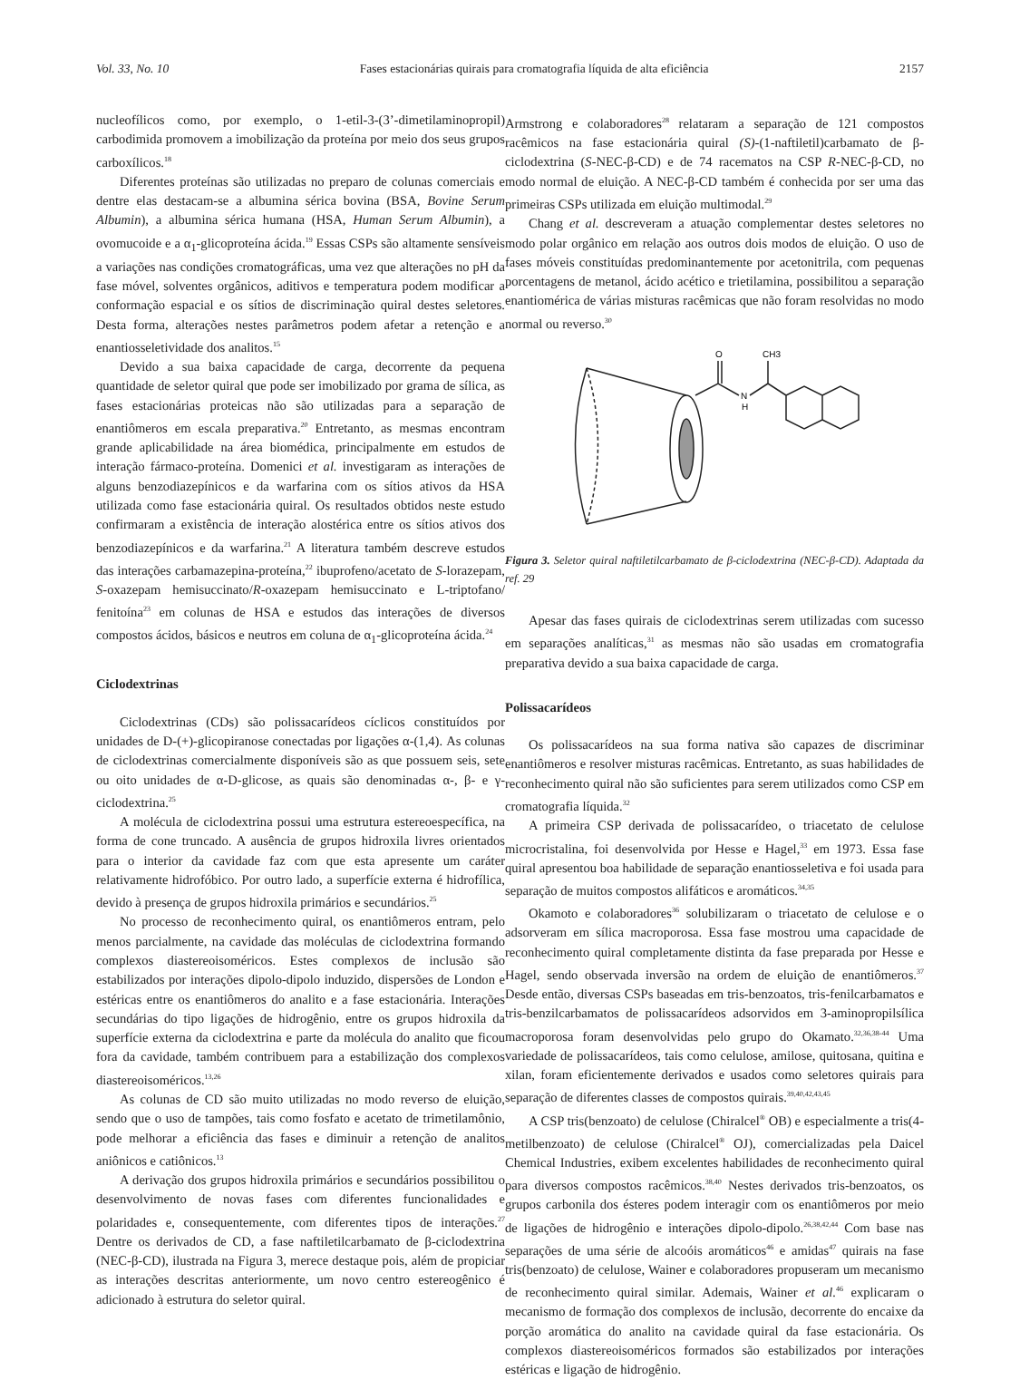Vol. 33, No. 10 Fases estacionárias quirais para cromatografia líquida de alta eficiência 2157
nucleofílicos como, por exemplo, o 1-etil-3-(3’-dimetilaminopropil) carbodimida promovem a imobilização da proteína por meio dos seus grupos carboxílicos.<sup>18</sup>
Diferentes proteínas são utilizadas no preparo de colunas comerciais e dentre elas destacam-se a albumina sérica bovina (BSA, Bovine Serum Albumin), a albumina sérica humana (HSA, Human Serum Albumin), a ovomucoide e a α<sub>1</sub>-glicoproteína ácida.<sup>19</sup> Essas CSPs são altamente sensíveis a variações nas condições cromatográficas, uma vez que alterações no pH da fase móvel, solventes orgânicos, aditivos e temperatura podem modificar a conformação espacial e os sítios de discriminação quiral destes seletores. Desta forma, alterações nestes parâmetros podem afetar a retenção e a enantiosseletividade dos analitos.<sup>15</sup>
Devido a sua baixa capacidade de carga, decorrente da pequena quantidade de seletor quiral que pode ser imobilizado por grama de sílica, as fases estacionárias proteicas não são utilizadas para a separação de enantiômeros em escala preparativa.<sup>20</sup> Entretanto, as mesmas encontram grande aplicabilidade na área biomédica, principalmente em estudos de interação fármaco-proteína. Domenici et al. investigaram as interações de alguns benzodiazepínicos e da warfarina com os sítios ativos da HSA utilizada como fase estacionária quiral. Os resultados obtidos neste estudo confirmaram a existência de interação alostérica entre os sítios ativos dos benzodiazepínicos e da warfarina.<sup>21</sup> A literatura também descreve estudos das interações carbamazepina-proteína,<sup>22</sup> ibuprofeno/acetato de S-lorazepam, S-oxazepam hemisuccinato/R-oxazepam hemisuccinato e L-triptofano/ fenitoína<sup>23</sup> em colunas de HSA e estudos das interações de diversos compostos ácidos, básicos e neutros em coluna de α<sub>1</sub>-glicoproteína ácida.<sup>24</sup>
Ciclodextrinas
Ciclodextrinas (CDs) são polissacarídeos cíclicos constituídos por unidades de D-(+)-glicopiranose conectadas por ligações α-(1,4). As colunas de ciclodextrinas comercialmente disponíveis são as que possuem seis, sete ou oito unidades de α-D-glicose, as quais são denominadas α-, β- e γ-ciclodextrina.<sup>25</sup>
A molécula de ciclodextrina possui uma estrutura estereoespecífica, na forma de cone truncado. A ausência de grupos hidroxila livres orientados para o interior da cavidade faz com que esta apresente um caráter relativamente hidrofóbico. Por outro lado, a superfície externa é hidrofílica, devido à presença de grupos hidroxila primários e secundários.<sup>25</sup>
No processo de reconhecimento quiral, os enantiômeros entram, pelo menos parcialmente, na cavidade das moléculas de ciclodextrina formando complexos diastereoisoméricos. Estes complexos de inclusão são estabilizados por interações dipolo-dipolo induzido, dispersões de London e estéricas entre os enantiômeros do analito e a fase estacionária. Interações secundárias do tipo ligações de hidrogênio, entre os grupos hidroxila da superfície externa da ciclodextrina e parte da molécula do analito que ficou fora da cavidade, também contribuem para a estabilização dos complexos diastereoisoméricos.<sup>13,26</sup>
As colunas de CD são muito utilizadas no modo reverso de eluição, sendo que o uso de tampões, tais como fosfato e acetato de trimetilamônio, pode melhorar a eficiência das fases e diminuir a retenção de analitos aniônicos e catiônicos.<sup>13</sup>
A derivação dos grupos hidroxila primários e secundários possibilitou o desenvolvimento de novas fases com diferentes funcionalidades e polaridades e, consequentemente, com diferentes tipos de interações.<sup>27</sup> Dentre os derivados de CD, a fase naftiletilcarbamato de β-ciclodextrina (NEC-β-CD), ilustrada na Figura 3, merece destaque pois, além de propiciar as interações descritas anteriormente, um novo centro estereogênico é adicionado à estrutura do seletor quiral.
Armstrong e colaboradores<sup>28</sup> relataram a separação de 121 compostos racêmicos na fase estacionária quiral (S)-(1-naftiletil)carbamato de β-ciclodextrina (S-NEC-β-CD) e de 74 racematos na CSP R-NEC-β-CD, no modo normal de eluição. A NEC-β-CD também é conhecida por ser uma das primeiras CSPs utilizada em eluição multimodal.<sup>29</sup>
Chang et al. descreveram a atuação complementar destes seletores no modo polar orgânico em relação aos outros dois modos de eluição. O uso de fases móveis constituídas predominantemente por acetonitrila, com pequenas porcentagens de metanol, ácido acético e trietilamina, possibilitou a separação enantiomérica de várias misturas racêmicas que não foram resolvidas no modo normal ou reverso.<sup>30</sup>
O
CH3
N
H
Figura 3. Seletor quiral naftiletilcarbamato de β-ciclodextrina (NEC-β-CD). Adaptada da ref. 29
Apesar das fases quirais de ciclodextrinas serem utilizadas com sucesso em separações analíticas,<sup>31</sup> as mesmas não são usadas em cromatografia preparativa devido a sua baixa capacidade de carga.
Polissacarídeos
Os polissacarídeos na sua forma nativa são capazes de discriminar enantiômeros e resolver misturas racêmicas. Entretanto, as suas habilidades de reconhecimento quiral não são suficientes para serem utilizados como CSP em cromatografia líquida.<sup>32</sup>
A primeira CSP derivada de polissacarídeo, o triacetato de celulose microcristalina, foi desenvolvida por Hesse e Hagel,<sup>33</sup> em 1973. Essa fase quiral apresentou boa habilidade de separação enantiosseletiva e foi usada para separação de muitos compostos alifáticos e aromáticos.<sup>34,35</sup>
Okamoto e colaboradores<sup>36</sup> solubilizaram o triacetato de celulose e o adsorveram em sílica macroporosa. Essa fase mostrou uma capacidade de reconhecimento quiral completamente distinta da fase preparada por Hesse e Hagel, sendo observada inversão na ordem de eluição de enantiômeros.<sup>37</sup> Desde então, diversas CSPs baseadas em tris-benzoatos, tris-fenilcarbamatos e tris-benzilcarbamatos de polissacarídeos adsorvidos em 3-aminopropilsílica macroporosa foram desenvolvidas pelo grupo do Okamato.<sup>32,36,38-44</sup> Uma variedade de polissacarídeos, tais como celulose, amilose, quitosana, quitina e xilan, foram eficientemente derivados e usados como seletores quirais para separação de diferentes classes de compostos quirais.<sup>39,40,42,43,45</sup>
A CSP tris(benzoato) de celulose (Chiralcel<sup>®</sup> OB) e especialmente a tris(4-metilbenzoato) de celulose (Chiralcel<sup>®</sup> OJ), comercializadas pela Daicel Chemical Industries, exibem excelentes habilidades de reconhecimento quiral para diversos compostos racêmicos.<sup>38,40</sup> Nestes derivados tris-benzoatos, os grupos carbonila dos ésteres podem interagir com os enantiômeros por meio de ligações de hidrogênio e interações dipolo-dipolo.<sup>26,38,42,44</sup> Com base nas separações de uma série de alcoóis aromáticos<sup>46</sup> e amidas<sup>47</sup> quirais na fase tris(benzoato) de celulose, Wainer e colaboradores propuseram um mecanismo de reconhecimento quiral similar. Ademais, Wainer et al.<sup>46</sup> explicaram o mecanismo de formação dos complexos de inclusão, decorrente do encaixe da porção aromática do analito na cavidade quiral da fase estacionária. Os complexos diastereoisoméricos formados são estabilizados por interações estéricas e ligação de hidrogênio.